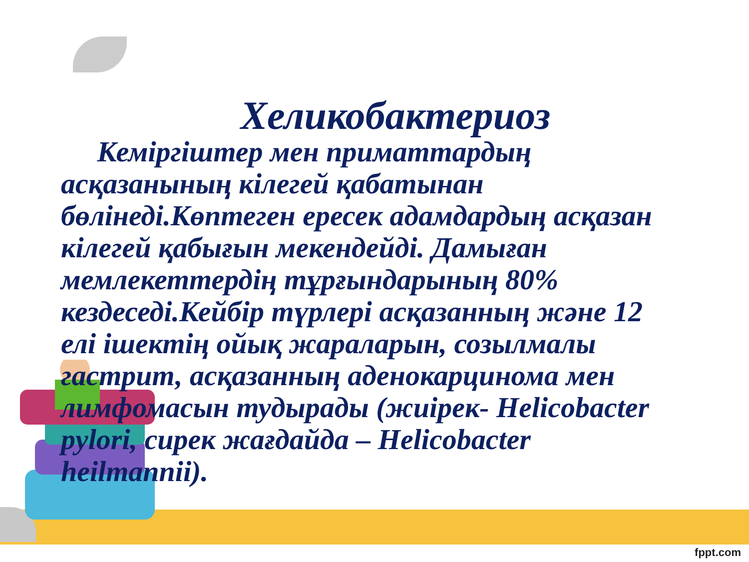Хеликобактериоз
Кеміргіштер мен приматтардың асқазанының кілегей қабатынан бөлінеді.Көптеген ересек адамдардың асқазан кілегей қабығын мекендейді. Дамыған мемлекеттердің тұрғындарының 80% кездеседі.Кейбір түрлері асқазанның және 12 елі ішектің ойық жараларын, созылмалы гастрит, асқазанның аденокарцинома мен лимфомасын тудырады (жиірек- Helicobacter pylori, сирек жағдайда – Helicobacter heilmannii).
fppt.com